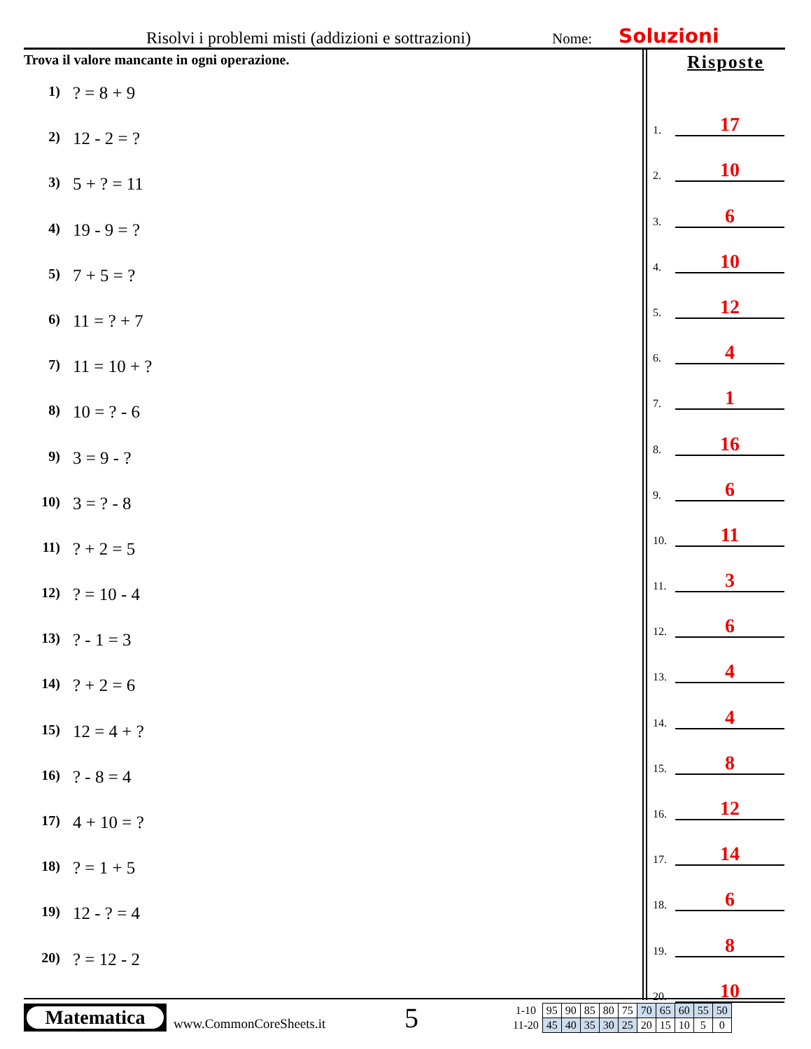Risolvi i problemi misti (addizioni e sottrazioni)
Nome:
Soluzioni
Trova il valore mancante in ogni operazione.
1)? = 8 + 9
2) 12 - 2 = ?
3) 5 + ? = 11
4) 19 - 9 = ?
5) 7 + 5 = ?
6) 11 = ? + 7
7) 11 = 10 + ?
8) 10 = ? - 6
9) 3 = 9 - ?
10) 3 = ? - 8
11)? + 2 = 5
12)? = 10 - 4
13)? - 1 = 3
14)? + 2 = 6
15) 12 = 4 + ?
16)? - 8 = 4
17) 4 + 10 = ?
18)? = 1 + 5
19) 12 - ? = 4
20)? = 12 - 2
Risposte
1. 17
2. 10
3. 6
4. 10
5. 12
6. 4
7. 1
8. 16
9. 6
10. 11
11. 3
12. 6
13. 4
14. 4
15. 8
16. 12
17. 14
18. 6
19. 8
20. 10
Matematica
www.CommonCoreSheets.it
5
| 1-10 | 95 | 90 | 85 | 80 | 75 | 70 | 65 | 60 | 55 | 50 |
| 11-20 | 45 | 40 | 35 | 30 | 25 | 20 | 15 | 10 | 5 | 0 |